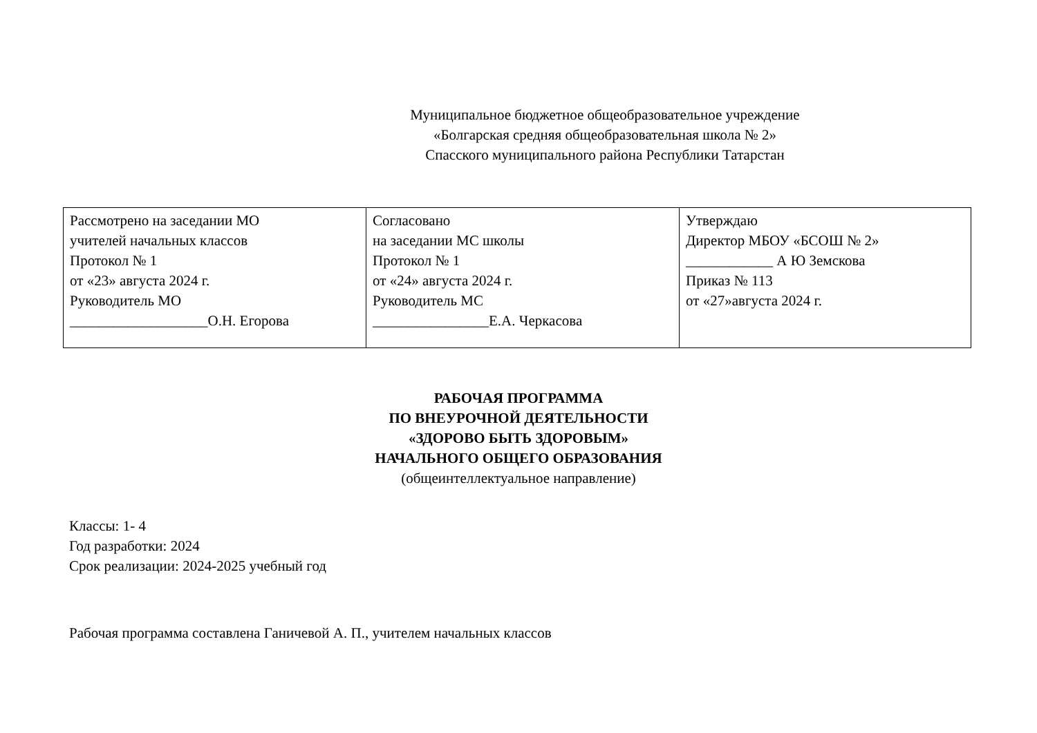Муниципальное бюджетное общеобразовательное учреждение
«Болгарская средняя общеобразовательная школа № 2»
Спасского муниципального района Республики Татарстан
| Рассмотрено на заседании МО учителей начальных классов Протокол № 1 от «23» августа 2024 г. Руководитель МО ___________________О.Н. Егорова | Согласовано на заседании МС школы Протокол № 1 от «24» августа 2024 г. Руководитель МС ________________Е.А. Черкасова | Утверждаю Директор МБОУ «БСОШ № 2» ____________ А Ю Земскова Приказ № 113 от «27»августа 2024 г. |
РАБОЧАЯ ПРОГРАММА
ПО ВНЕУРОЧНОЙ ДЕЯТЕЛЬНОСТИ
«ЗДОРОВО БЫТЬ ЗДОРОВЫМ»
НАЧАЛЬНОГО ОБЩЕГО ОБРАЗОВАНИЯ
(общеинтеллектуальное направление)
Классы: 1- 4
Год разработки: 2024
Срок реализации: 2024-2025 учебный год
Рабочая программа составлена Ганичевой А. П., учителем начальных классов